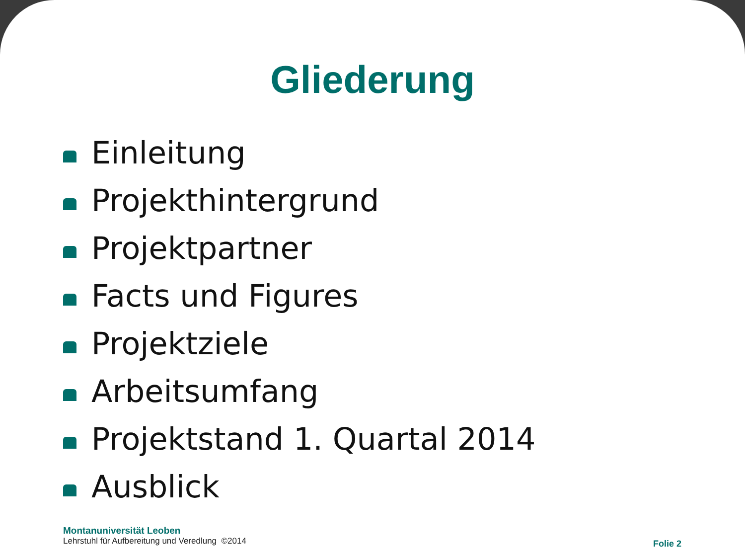Gliederung
Einleitung
Projekthintergrund
Projektpartner
Facts und Figures
Projektziele
Arbeitsumfang
Projektstand 1. Quartal 2014
Ausblick
Montanuniversität Leoben
Lehrstuhl für Aufbereitung und Veredlung ©2014
Folie 2